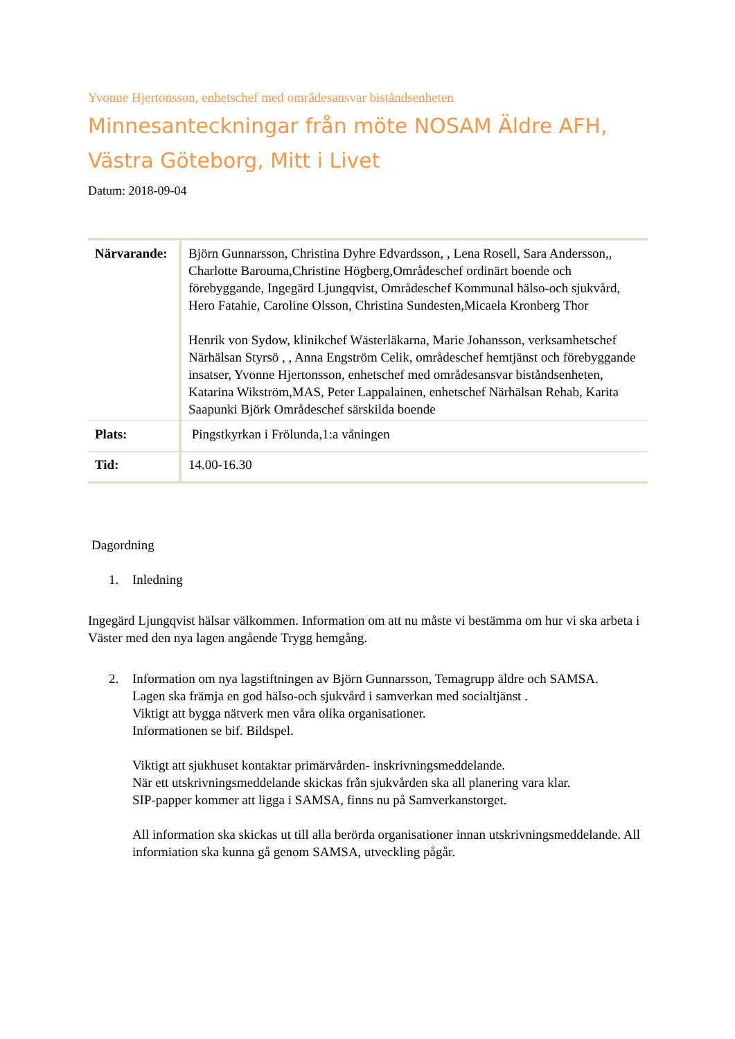Yvonne Hjertonsson, enhetschef med områdesansvar biståndsenheten
Minnesanteckningar från möte NOSAM Äldre AFH, Västra Göteborg, Mitt i Livet
Datum: 2018-09-04
| Närvarande: | Björn Gunnarsson, Christina Dyhre Edvardsson, , Lena Rosell, Sara Andersson,, Charlotte Barouma,Christine Högberg,Områdeschef ordinärt boende och förebyggande, Ingegärd Ljungqvist, Områdeschef Kommunal hälso-och sjukvård, Hero Fatahie, Caroline Olsson, Christina Sundesten,Micaela Kronberg Thor Henrik von Sydow, klinikchef Wästerläkarna, Marie Johansson, verksamhetschef Närhälsan Styrsö , , Anna Engström Celik, områdeschef hemtjänst och förebyggande insatser, Yvonne Hjertonsson, enhetschef med områdesansvar biståndsenheten, Katarina Wikström,MAS, Peter Lappalainen, enhetschef Närhälsan Rehab, Karita Saapunki Björk Områdeschef särskilda boende |
| Plats: | Pingstkyrkan i Frölunda,1:a våningen |
| Tid: | 14.00-16.30 |
Dagordning
1. Inledning
Ingegärd Ljungqvist hälsar välkommen. Information om att nu måste vi bestämma om hur vi ska arbeta i Väster med den nya lagen angående Trygg hemgång.
2. Information om nya lagstiftningen av Björn Gunnarsson, Temagrupp äldre och SAMSA.
Lagen ska främja en god hälso-och sjukvård i samverkan med socialtjänst .
Viktigt att bygga nätverk men våra olika organisationer.
Informationen se bif. Bildspel.
Viktigt att sjukhuset kontaktar primärvården- inskrivningsmeddelande.
När ett utskrivningsmeddelande skickas från sjukvården ska all planering vara klar.
SIP-papper kommer att ligga i SAMSA, finns nu på Samverkanstorget.
All information ska skickas ut till alla berörda organisationer innan utskrivningsmeddelande. All informiation ska kunna gå genom SAMSA, utveckling pågår.